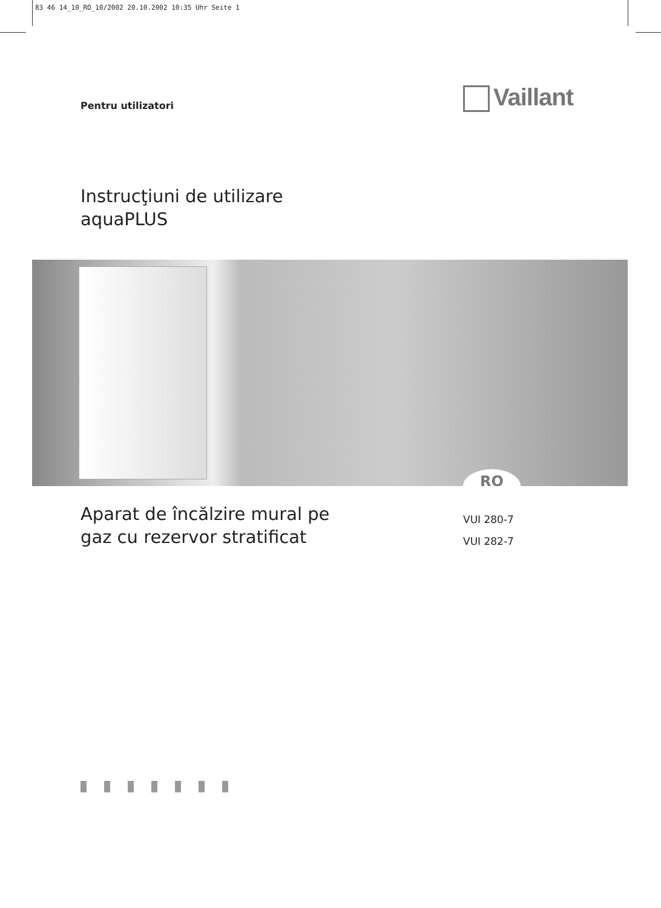83 46 14_10_RO_10/2002 20.10.2002 10:35 Uhr Seite 1
Pentru utilizatori Vaillant
Instrucţiuni de utilizare
aquaPLUS
RO
Aparat de încălzire mural pe
gaz cu rezervor stratificat
VUI 280-7
VUI 282-7